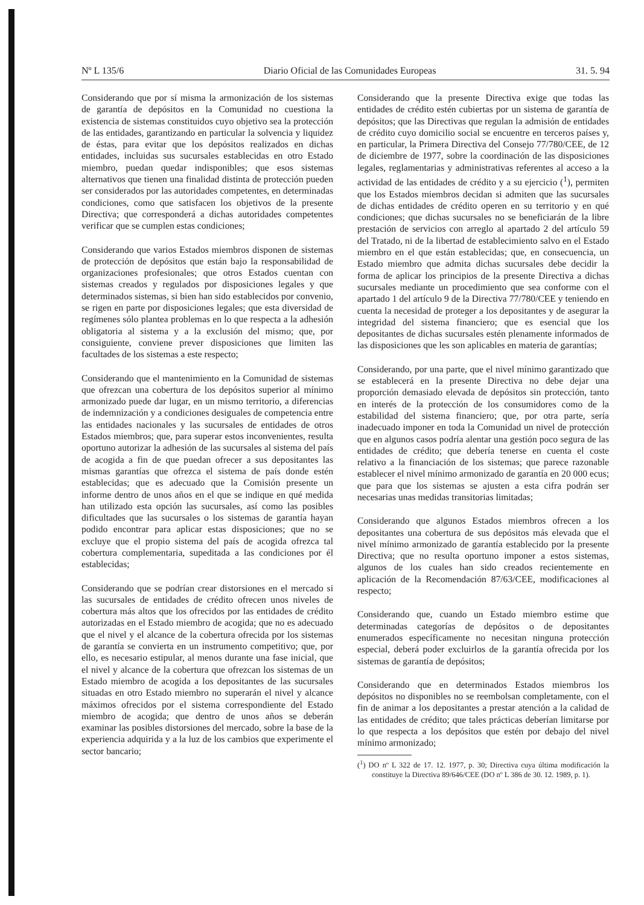Nº L 135/6 Diario Oficial de las Comunidades Europeas 31. 5. 94
Considerando que por sí misma la armonización de los sistemas de garantía de depósitos en la Comunidad no cuestiona la existencia de sistemas constituidos cuyo objetivo sea la protección de las entidades, garantizando en particular la solvencia y liquidez de éstas, para evitar que los depósitos realizados en dichas entidades, incluidas sus sucursales establecidas en otro Estado miembro, puedan quedar indisponibles; que esos sistemas alternativos que tienen una finalidad distinta de protección pueden ser considerados por las autoridades competentes, en determinadas condiciones, como que satisfacen los objetivos de la presente Directiva; que corresponderá a dichas autoridades competentes verificar que se cumplen estas condiciones;
Considerando que varios Estados miembros disponen de sistemas de protección de depósitos que están bajo la responsabilidad de organizaciones profesionales; que otros Estados cuentan con sistemas creados y regulados por disposiciones legales y que determinados sistemas, si bien han sido establecidos por convenio, se rigen en parte por disposiciones legales; que esta diversidad de regímenes sólo plantea problemas en lo que respecta a la adhesión obligatoria al sistema y a la exclusión del mismo; que, por consiguiente, conviene prever disposiciones que limiten las facultades de los sistemas a este respecto;
Considerando que el mantenimiento en la Comunidad de sistemas que ofrezcan una cobertura de los depósitos superior al mínimo armonizado puede dar lugar, en un mismo territorio, a diferencias de indemnización y a condiciones desiguales de competencia entre las entidades nacionales y las sucursales de entidades de otros Estados miembros; que, para superar estos inconvenientes, resulta oportuno autorizar la adhesión de las sucursales al sistema del país de acogida a fin de que puedan ofrecer a sus depositantes las mismas garantías que ofrezca el sistema de país donde estén establecidas; que es adecuado que la Comisión presente un informe dentro de unos años en el que se indique en qué medida han utilizado esta opción las sucursales, así como las posibles dificultades que las sucursales o los sistemas de garantía hayan podido encontrar para aplicar estas disposiciones; que no se excluye que el propio sistema del país de acogida ofrezca tal cobertura complementaria, supeditada a las condiciones por él establecidas;
Considerando que se podrían crear distorsiones en el mercado si las sucursales de entidades de crédito ofrecen unos niveles de cobertura más altos que los ofrecidos por las entidades de crédito autorizadas en el Estado miembro de acogida; que no es adecuado que el nivel y el alcance de la cobertura ofrecida por los sistemas de garantía se convierta en un instrumento competitivo; que, por ello, es necesario estipular, al menos durante una fase inicial, que el nivel y alcance de la cobertura que ofrezcan los sistemas de un Estado miembro de acogida a los depositantes de las sucursales situadas en otro Estado miembro no superarán el nivel y alcance máximos ofrecidos por el sistema correspondiente del Estado miembro de acogida; que dentro de unos años se deberán examinar las posibles distorsiones del mercado, sobre la base de la experiencia adquirida y a la luz de los cambios que experimente el sector bancario;
Considerando que la presente Directiva exige que todas las entidades de crédito estén cubiertas por un sistema de garantía de depósitos; que las Directivas que regulan la admisión de entidades de crédito cuyo domicilio social se encuentre en terceros países y, en particular, la Primera Directiva del Consejo 77/780/CEE, de 12 de diciembre de 1977, sobre la coordinación de las disposiciones legales, reglamentarias y administrativas referentes al acceso a la actividad de las entidades de crédito y a su ejercicio (<sup>1</sup>), permiten que los Estados miembros decidan si admiten que las sucursales de dichas entidades de crédito operen en su territorio y en qué condiciones; que dichas sucursales no se beneficiarán de la libre prestación de servicios con arreglo al apartado 2 del artículo 59 del Tratado, ni de la libertad de establecimiento salvo en el Estado miembro en el que están establecidas; que, en consecuencia, un Estado miembro que admita dichas sucursales debe decidir la forma de aplicar los principios de la presente Directiva a dichas sucursales mediante un procedimiento que sea conforme con el apartado 1 del artículo 9 de la Directiva 77/780/CEE y teniendo en cuenta la necesidad de proteger a los depositantes y de asegurar la integridad del sistema financiero; que es esencial que los depositantes de dichas sucursales estén plenamente informados de las disposiciones que les son aplicables en materia de garantías;
Considerando, por una parte, que el nivel mínimo garantizado que se establecerá en la presente Directiva no debe dejar una proporción demasiado elevada de depósitos sin protección, tanto en interés de la protección de los consumidores como de la estabilidad del sistema financiero; que, por otra parte, sería inadecuado imponer en toda la Comunidad un nivel de protección que en algunos casos podría alentar una gestión poco segura de las entidades de crédito; que debería tenerse en cuenta el coste relativo a la financiación de los sistemas; que parece razonable establecer el nivel mínimo armonizado de garantía en 20 000 ecus; que para que los sistemas se ajusten a esta cifra podrán ser necesarias unas medidas transitorias limitadas;
Considerando que algunos Estados miembros ofrecen a los depositantes una cobertura de sus depósitos más elevada que el nivel mínimo armonizado de garantía establecido por la presente Directiva; que no resulta oportuno imponer a estos sistemas, algunos de los cuales han sido creados recientemente en aplicación de la Recomendación 87/63/CEE, modificaciones al respecto;
Considerando que, cuando un Estado miembro estime que determinadas categorías de depósitos o de depositantes enumerados específicamente no necesitan ninguna protección especial, deberá poder excluirlos de la garantía ofrecida por los sistemas de garantía de depósitos;
Considerando que en determinados Estados miembros los depósitos no disponibles no se reembolsan completamente, con el fin de animar a los depositantes a prestar atención a la calidad de las entidades de crédito; que tales prácticas deberían limitarse por lo que respecta a los depósitos que estén por debajo del nivel mínimo armonizado;
(<sup>1</sup>) DO nº L 322 de 17. 12. 1977, p. 30; Directiva cuya última modificación la constituye la Directiva 89/646/CEE (DO nº L 386 de 30. 12. 1989, p. 1).